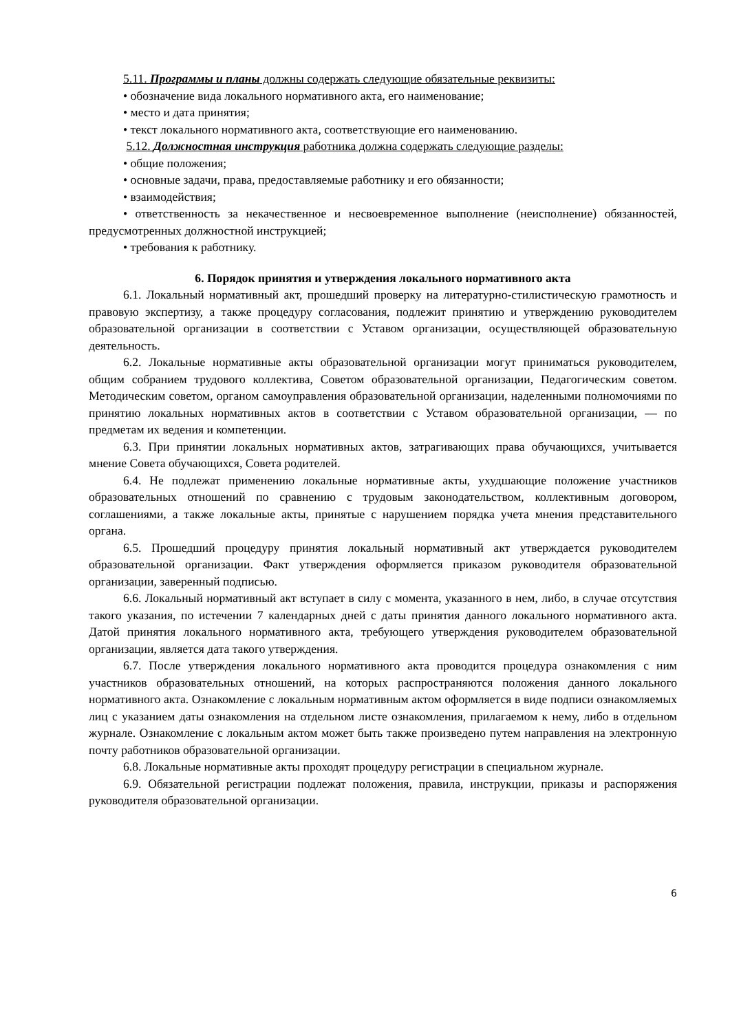5.11. Программы и планы должны содержать следующие обязательные реквизиты:
• обозначение вида локального нормативного акта, его наименование;
• место и дата принятия;
• текст локального нормативного акта, соответствующие его наименованию.
5.12. Должностная инструкция работника должна содержать следующие разделы:
• общие положения;
• основные задачи, права, предоставляемые работнику и его обязанности;
• взаимодействия;
• ответственность за некачественное и несвоевременное выполнение (неисполнение) обязанностей, предусмотренных должностной инструкцией;
• требования к работнику.
6. Порядок принятия и утверждения локального нормативного акта
6.1. Локальный нормативный акт, прошедший проверку на литературно-стилистическую грамотность и правовую экспертизу, а также процедуру согласования, подлежит принятию и утверждению руководителем образовательной организации в соответствии с Уставом организации, осуществляющей образовательную деятельность.
6.2. Локальные нормативные акты образовательной организации могут приниматься руководителем, общим собранием трудового коллектива, Советом образовательной организации, Педагогическим советом. Методическим советом, органом самоуправления образовательной организации, наделенными полномочиями по принятию локальных нормативных актов в соответствии с Уставом образовательной организации, — по предметам их ведения и компетенции.
6.3. При принятии локальных нормативных актов, затрагивающих права обучающихся, учитывается мнение Совета обучающихся, Совета родителей.
6.4. Не подлежат применению локальные нормативные акты, ухудшающие положение участников образовательных отношений по сравнению с трудовым законодательством, коллективным договором, соглашениями, а также локальные акты, принятые с нарушением порядка учета мнения представительного органа.
6.5. Прошедший процедуру принятия локальный нормативный акт утверждается руководителем образовательной организации. Факт утверждения оформляется приказом руководителя образовательной организации, заверенный подписью.
6.6. Локальный нормативный акт вступает в силу с момента, указанного в нем, либо, в случае отсутствия такого указания, по истечении 7 календарных дней с даты принятия данного локального нормативного акта. Датой принятия локального нормативного акта, требующего утверждения руководителем образовательной организации, является дата такого утверждения.
6.7. После утверждения локального нормативного акта проводится процедура ознакомления с ним участников образовательных отношений, на которых распространяются положения данного локального нормативного акта. Ознакомление с локальным нормативным актом оформляется в виде подписи ознакомляемых лиц с указанием даты ознакомления на отдельном листе ознакомления, прилагаемом к нему, либо в отдельном журнале. Ознакомление с локальным актом может быть также произведено путем направления на электронную почту работников образовательной организации.
6.8. Локальные нормативные акты проходят процедуру регистрации в специальном журнале.
6.9. Обязательной регистрации подлежат положения, правила, инструкции, приказы и распоряжения руководителя образовательной организации.
6